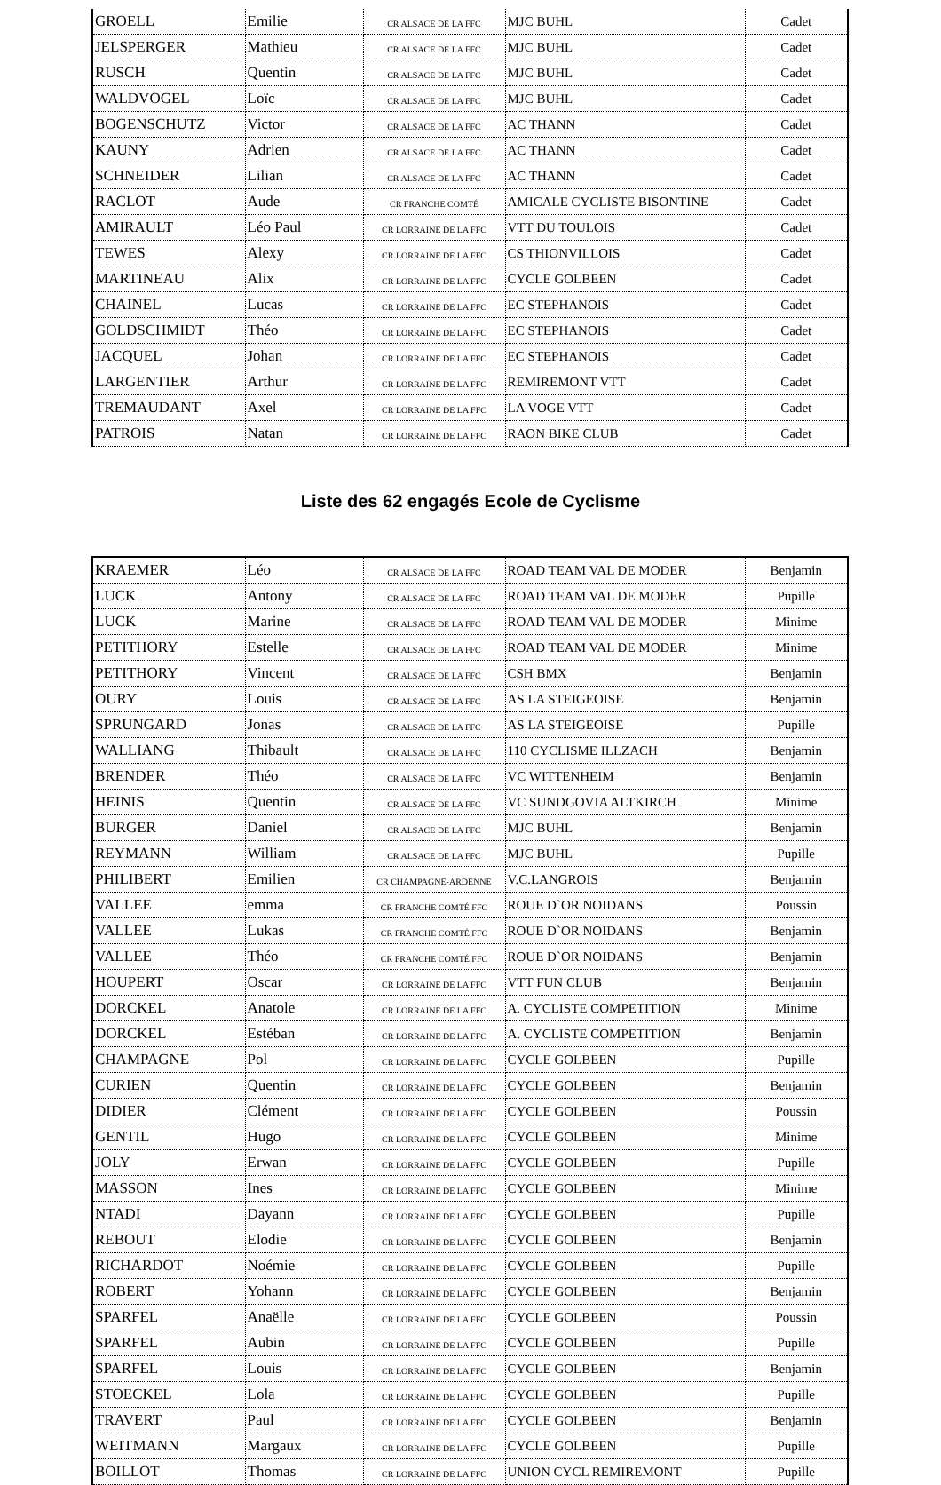| GROELL | Emilie | CR ALSACE DE LA FFC | MJC BUHL | Cadet |
| JELSPERGER | Mathieu | CR ALSACE DE LA FFC | MJC BUHL | Cadet |
| RUSCH | Quentin | CR ALSACE DE LA FFC | MJC BUHL | Cadet |
| WALDVOGEL | Loïc | CR ALSACE DE LA FFC | MJC BUHL | Cadet |
| BOGENSCHUTZ | Victor | CR ALSACE DE LA FFC | AC THANN | Cadet |
| KAUNY | Adrien | CR ALSACE DE LA FFC | AC THANN | Cadet |
| SCHNEIDER | Lilian | CR ALSACE DE LA FFC | AC THANN | Cadet |
| RACLOT | Aude | CR FRANCHE COMTÉ | AMICALE CYCLISTE BISONTINE | Cadet |
| AMIRAULT | Léo Paul | CR LORRAINE DE LA FFC | VTT DU TOULOIS | Cadet |
| TEWES | Alexy | CR LORRAINE DE LA FFC | CS THIONVILLOIS | Cadet |
| MARTINEAU | Alix | CR LORRAINE DE LA FFC | CYCLE GOLBEEN | Cadet |
| CHAINEL | Lucas | CR LORRAINE DE LA FFC | EC STEPHANOIS | Cadet |
| GOLDSCHMIDT | Théo | CR LORRAINE DE LA FFC | EC STEPHANOIS | Cadet |
| JACQUEL | Johan | CR LORRAINE DE LA FFC | EC STEPHANOIS | Cadet |
| LARGENTIER | Arthur | CR LORRAINE DE LA FFC | REMIREMONT VTT | Cadet |
| TREMAUDANT | Axel | CR LORRAINE DE LA FFC | LA VOGE VTT | Cadet |
| PATROIS | Natan | CR LORRAINE DE LA FFC | RAON BIKE CLUB | Cadet |
Liste des 62 engagés Ecole de Cyclisme
| KRAEMER | Léo | CR ALSACE DE LA FFC | ROAD TEAM VAL DE MODER | Benjamin |
| LUCK | Antony | CR ALSACE DE LA FFC | ROAD TEAM VAL DE MODER | Pupille |
| LUCK | Marine | CR ALSACE DE LA FFC | ROAD TEAM VAL DE MODER | Minime |
| PETITHORY | Estelle | CR ALSACE DE LA FFC | ROAD TEAM VAL DE MODER | Minime |
| PETITHORY | Vincent | CR ALSACE DE LA FFC | CSH BMX | Benjamin |
| OURY | Louis | CR ALSACE DE LA FFC | AS LA STEIGEOISE | Benjamin |
| SPRUNGARD | Jonas | CR ALSACE DE LA FFC | AS LA STEIGEOISE | Pupille |
| WALLIANG | Thibault | CR ALSACE DE LA FFC | 110 CYCLISME ILLZACH | Benjamin |
| BRENDER | Théo | CR ALSACE DE LA FFC | VC WITTENHEIM | Benjamin |
| HEINIS | Quentin | CR ALSACE DE LA FFC | VC SUNDGOVIA ALTKIRCH | Minime |
| BURGER | Daniel | CR ALSACE DE LA FFC | MJC BUHL | Benjamin |
| REYMANN | William | CR ALSACE DE LA FFC | MJC BUHL | Pupille |
| PHILIBERT | Emilien | CR CHAMPAGNE-ARDENNE | V.C.LANGROIS | Benjamin |
| VALLEE | emma | CR FRANCHE COMTÉ FFC | ROUE D`OR NOIDANS | Poussin |
| VALLEE | Lukas | CR FRANCHE COMTÉ FFC | ROUE D`OR NOIDANS | Benjamin |
| VALLEE | Théo | CR FRANCHE COMTÉ FFC | ROUE D`OR NOIDANS | Benjamin |
| HOUPERT | Oscar | CR LORRAINE DE LA FFC | VTT FUN CLUB | Benjamin |
| DORCKEL | Anatole | CR LORRAINE DE LA FFC | A. CYCLISTE COMPETITION | Minime |
| DORCKEL | Estéban | CR LORRAINE DE LA FFC | A. CYCLISTE COMPETITION | Benjamin |
| CHAMPAGNE | Pol | CR LORRAINE DE LA FFC | CYCLE GOLBEEN | Pupille |
| CURIEN | Quentin | CR LORRAINE DE LA FFC | CYCLE GOLBEEN | Benjamin |
| DIDIER | Clément | CR LORRAINE DE LA FFC | CYCLE GOLBEEN | Poussin |
| GENTIL | Hugo | CR LORRAINE DE LA FFC | CYCLE GOLBEEN | Minime |
| JOLY | Erwan | CR LORRAINE DE LA FFC | CYCLE GOLBEEN | Pupille |
| MASSON | Ines | CR LORRAINE DE LA FFC | CYCLE GOLBEEN | Minime |
| NTADI | Dayann | CR LORRAINE DE LA FFC | CYCLE GOLBEEN | Pupille |
| REBOUT | Elodie | CR LORRAINE DE LA FFC | CYCLE GOLBEEN | Benjamin |
| RICHARDOT | Noémie | CR LORRAINE DE LA FFC | CYCLE GOLBEEN | Pupille |
| ROBERT | Yohann | CR LORRAINE DE LA FFC | CYCLE GOLBEEN | Benjamin |
| SPARFEL | Anaëlle | CR LORRAINE DE LA FFC | CYCLE GOLBEEN | Poussin |
| SPARFEL | Aubin | CR LORRAINE DE LA FFC | CYCLE GOLBEEN | Pupille |
| SPARFEL | Louis | CR LORRAINE DE LA FFC | CYCLE GOLBEEN | Benjamin |
| STOECKEL | Lola | CR LORRAINE DE LA FFC | CYCLE GOLBEEN | Pupille |
| TRAVERT | Paul | CR LORRAINE DE LA FFC | CYCLE GOLBEEN | Benjamin |
| WEITMANN | Margaux | CR LORRAINE DE LA FFC | CYCLE GOLBEEN | Pupille |
| BOILLOT | Thomas | CR LORRAINE DE LA FFC | UNION CYCL REMIREMONT | Pupille |